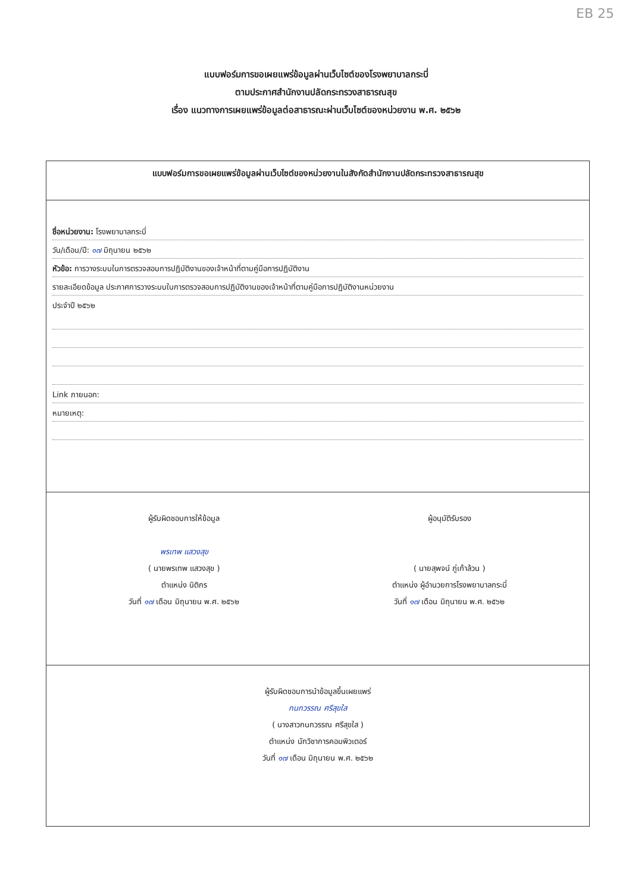EB 25
แบบฟอร์มการขอเผยแพร่ข้อมูลผ่านเว็บไซต์ของโรงพยาบาลกระบี่
ตามประกาศสำนักงานปลัดกระทรวงสาธารณสุข
เรื่อง แนวทางการเผยแพร่ข้อมูลต่อสาธารณะผ่านเว็บไซต์ของหน่วยงาน พ.ศ. ๒๕๖๒
แบบฟอร์มการขอเผยแพร่ข้อมูลผ่านเว็บไซต์ของหน่วยงานในสังกัดสำนักงานปลัดกระทรวงสาธารณสุข
ชื่อหน่วยงาน: โรงพยาบาลกระบี่
วัน/เดือน/ปี: ๑๗ มิถุนายน ๒๕๖๒
หัวข้อ: การวางระบบในการตรวจสอบการปฏิบัติงานของเจ้าหน้าที่ตามคู่มือการปฏิบัติงาน
รายละเอียดข้อมูล ประกาศการวางระบบในการตรวจสอบการปฏิบัติงานของเจ้าหน้าที่ตามคู่มือการปฏิบัติงานหน่วยงาน
ประจำปี ๒๕๖๒
Link ภายนอก:
หมายเหตุ:
ผู้รับผิดชอบการให้ข้อมูล
พรเทพ แสวงสุข
( นายพรเทพ แสวงสุข )
ตำแหน่ง นิติกร
วันที่ ๑๗ เดือน มิถุนายน พ.ศ. ๒๕๖๒
ผู้อนุมัติรับรอง
( นายสุพจน์ ภู่เก้าล้วน )
ตำแหน่ง ผู้อำนวยการโรงพยาบาลกระบี่
วันที่ ๑๗ เดือน มิถุนายน พ.ศ. ๒๕๖๒
ผู้รับผิดชอบการนำข้อมูลขึ้นเผยแพร่
กนกวรรณ ศรีสุขใส
( นางสาวกนกวรรณ ศรีสุขใส )
ตำแหน่ง นักวิชาการคอมพิวเตอร์
วันที่ ๑๗ เดือน มิถุนายน พ.ศ. ๒๕๖๒